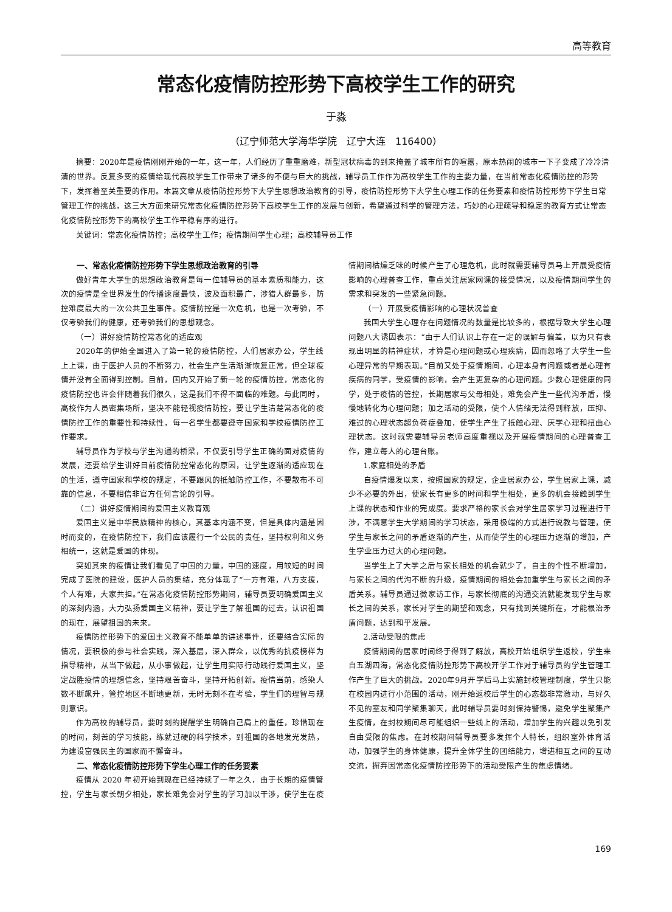高等教育
常态化疫情防控形势下高校学生工作的研究
于淼
（辽宁师范大学海华学院　辽宁大连　116400）
摘要：2020年是疫情刚刚开始的一年，这一年，人们经历了重重磨难，新型冠状病毒的到来掩盖了城市所有的喧嚣，原本热闹的城市一下子变成了冷冷清清的世界。反复多变的疫情给现代高校学生工作带来了诸多的不便与巨大的挑战，辅导员工作作为高校学生工作的主要力量，在当前常态化疫情防控的形势下，发挥着至关重要的作用。本篇文章从疫情防控形势下大学生思想政治教育的引导，疫情防控形势下大学生心理工作的任务要素和疫情防控形势下学生日常管理工作的挑战，这三大方面来研究常态化疫情防控形势下高校学生工作的发展与创新，希望通过科学的管理方法，巧妙的心理疏导和稳定的教育方式让常态化疫情防控形势下的高校学生工作平稳有序的进行。
关键词：常态化疫情防控；高校学生工作；疫情期间学生心理；高校辅导员工作
一、常态化疫情防控形势下学生思想政治教育的引导
做好青年大学生的思想政治教育是每一位辅导员的基本素质和能力，这次的疫情是全世界发生的传播速度最快，波及面积最广，涉猎人群最多，防控难度最大的一次公共卫生事件。疫情防控是一次危机，也是一次考验，不仅考验我们的健康，还考验我们的思想观念。
（一）讲好疫情防控常态化的适应观
2020年的伊始全国进入了第一轮的疫情防控，人们居家办公，学生线上上课，由于医护人员的不断努力，社会生产生活渐渐恢复正常，但全球疫情并没有全面得到控制。目前，国内又开始了新一轮的疫情防控，常态化的疫情防控也许会伴随着我们很久，这是我们不得不面临的难题。与此同时，高校作为人员密集场所，坚决不能轻视疫情防控，要让学生清楚常态化的疫情防控工作的重要性和持续性，每一名学生都要遵守国家和学校疫情防控工作要求。
辅导员作为学校与学生沟通的桥梁，不仅要引导学生正确的面对疫情的发展，还要给学生讲好目前疫情防控常态化的原因，让学生逐渐的适应现在的生活，遵守国家和学校的规定，不要跟风的抵触防控工作，不要散布不可靠的信息，不要相信非官方任何言论的引导。
（二）讲好疫情期间的爱国主义教育观
爱国主义是中华民族精神的核心，其基本内涵不变，但是具体内涵是因时而变的，在疫情防控下，我们应该履行一个公民的责任，坚持权利和义务相统一，这就是爱国的体现。
突如其来的疫情让我们看见了中国的力量，中国的速度，用较短的时间完成了医院的建设，医护人员的集结，充分体现了“一方有难，八方支援，个人有难，大家共担。”在常态化疫情防控形势期间，辅导员要明确爱国主义的深刻内涵，大力弘扬爱国主义精神，要让学生了解祖国的过去，认识祖国的现在，展望祖国的未来。
疫情防控形势下的爱国主义教育不能单单的讲述事件，还要结合实际的情况，要积极的参与社会实践，深入基层，深入群众，以优秀的抗疫榜样为指导精神，从当下做起，从小事做起，让学生用实际行动践行爱国主义，坚定战胜疫情的理想信念，坚持艰苦奋斗，坚持开拓创新。疫情当前，感染人数不断飙升，管控地区不断地更新，无时无刻不在考验，学生们的理智与规则意识。
作为高校的辅导员，要时刻的提醒学生明确自己肩上的重任，珍惜现在的时间，刻苦的学习技能，练就过硬的科学技术，到祖国的各地发光发热，为建设富强民主的国家而不懈奋斗。
二、常态化疫情防控形势下学生心理工作的任务要素
疫情从 2020 年初开始到现在已经持续了一年之久，由于长期的疫情管控，学生与家长朝夕相处，家长难免会对学生的学习加以干涉，使学生在疫情期间枯燥乏味的时候产生了心理危机，此时就需要辅导员马上开展受疫情影响的心理普查工作，重点关注居家网课的接受情况，以及疫情期间学生的需求和突发的一些紧急问题。
（一）开展受疫情影响的心理状况普查
我国大学生心理存在问题情况的数量是比较多的，根据导致大学生心理问题八大诱因表示：“由于人们认识上存在一定的误解与偏差，以为只有表现出明显的精神症状，才算是心理问题或心理疾病，因而忽略了大学生一些心理异常的早期表现。”目前又处于疫情期间，心理本身有问题或者是心理有疾病的同学，受疫情的影响，会产生更复杂的心理问题。少数心理健康的同学，处于疫情的管控，长期居家与父母相处，难免会产生一些代沟矛盾，慢慢地转化为心理问题；加之活动的受限，使个人情绪无法得到释放，压抑、难过的心理状态超负荷症叠加，使学生产生了抵触心理、厌学心理和扭曲心理状态。这时就需要辅导员老师高度重视以及开展疫情期间的心理普查工作，建立每人的心理台账。
1.家庭相处的矛盾
自疫情爆发以来，按照国家的规定，企业居家办公，学生居家上课，减少不必要的外出，使家长有更多的时间和学生相处，更多的机会接触到学生上课的状态和作业的完成度。要求严格的家长会对学生居家学习过程进行干涉，不满意学生大学期间的学习状态，采用极端的方式进行说教与管理，使学生与家长之间的矛盾逐渐的产生，从而使学生的心理压力逐渐的增加，产生学业压力过大的心理问题。
当学生上了大学之后与家长相处的机会就少了，自主的个性不断增加，与家长之间的代沟不断的升级，疫情期间的相处会加重学生与家长之间的矛盾关系。辅导员通过微家访工作，与家长彻底的沟通交流就能发现学生与家长之间的关系，家长对学生的期望和观念，只有找到关键所在，才能根治矛盾问题，达到和平发展。
2.活动受限的焦虑
疫情期间的居家时间终于得到了解放，高校开始组织学生返校，学生来自五湖四海，常态化疫情防控形势下高校开学工作对于辅导员的学生管理工作产生了巨大的挑战。2020年9月开学后马上实施封校管理制度，学生只能在校园内进行小范围的活动，刚开始返校后学生的心态都非常激动，与好久不见的室友和同学聚集聊天，此时辅导员要时刻保持警惕，避免学生聚集产生疫情，在封校期间尽可能组织一些线上的活动，增加学生的兴趣以免引发自由受限的焦虑。在封校期间辅导员要多发挥个人特长，组织室外体育活动，加强学生的身体健康，提升全体学生的团结能力，增进相互之间的互动交流，摒弃因常态化疫情防控形势下的活动受限产生的焦虑情绪。
169